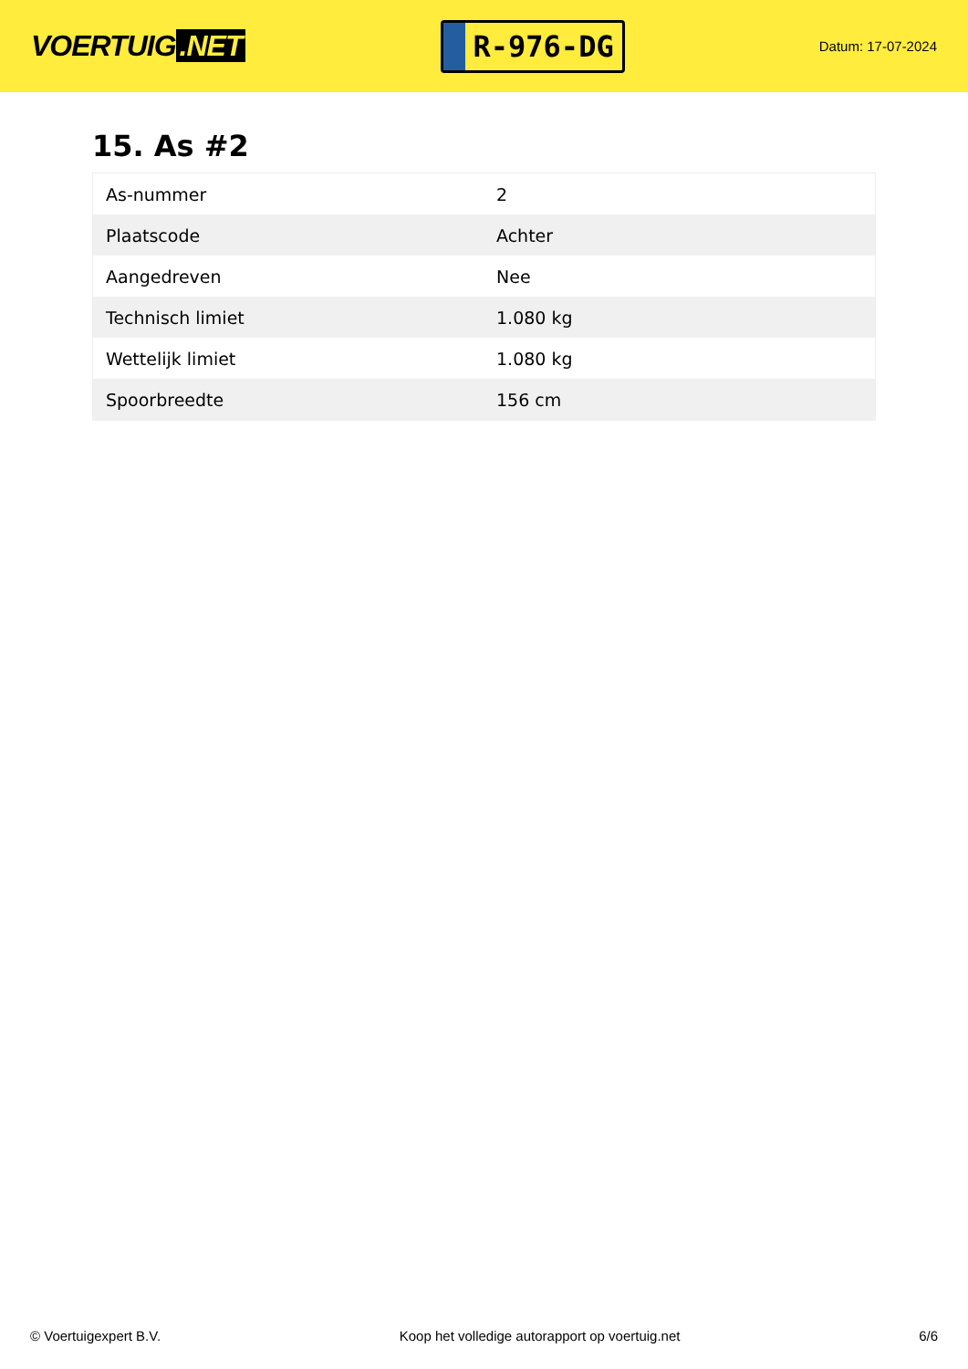VOERTUIG.NET
R-976-DG
Datum: 17-07-2024
15. As #2
| As-nummer | 2 |
| Plaatscode | Achter |
| Aangedreven | Nee |
| Technisch limiet | 1.080 kg |
| Wettelijk limiet | 1.080 kg |
| Spoorbreedte | 156 cm |
© Voertuigexpert B.V. Koop het volledige autorapport op voertuig.net 6/6